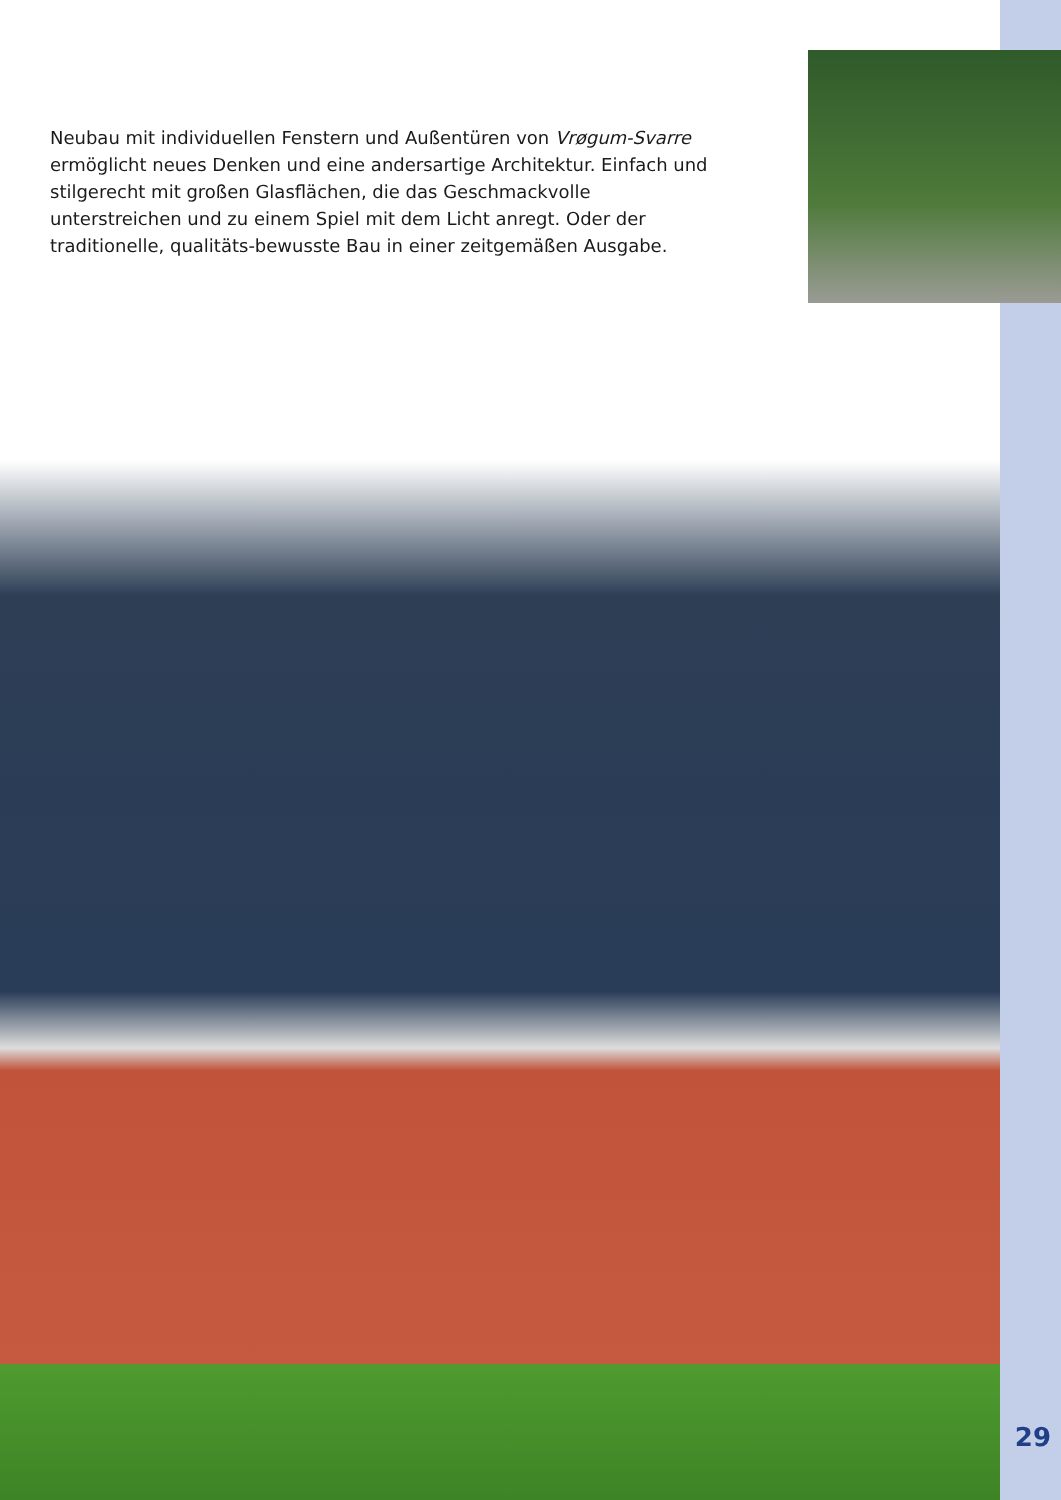Neubau mit individuellen Fenstern und Außentüren von Vrøgum-Svarre ermöglicht neues Denken und eine andersartige Architektur. Einfach und stilgerecht mit großen Glasflächen, die das Geschmackvolle unterstreichen und zu einem Spiel mit dem Licht anregt. Oder der traditionelle, qualitäts-bewusste Bau in einer zeitgemäßen Ausgabe.
29